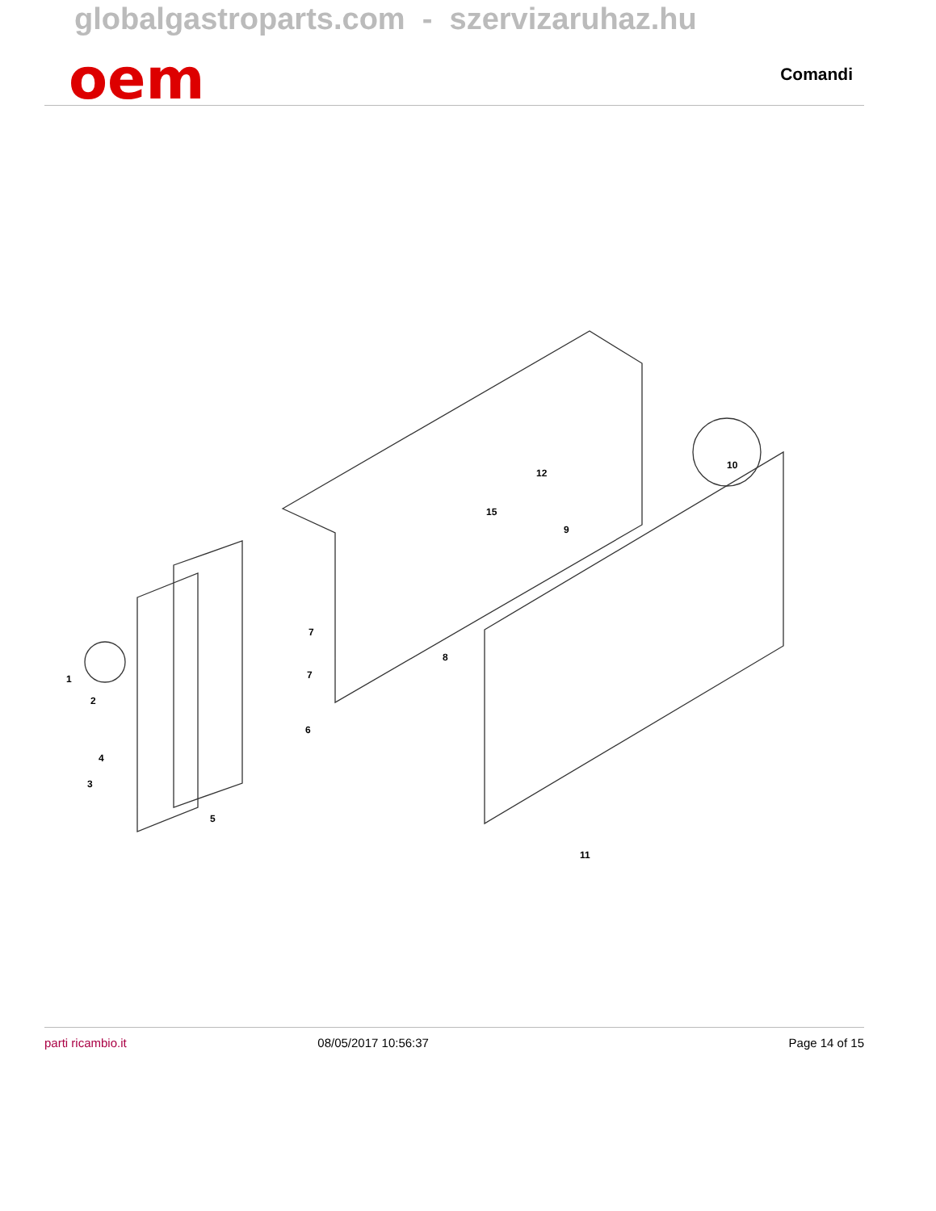globalgastroparts.com - szervizaruhaz.hu
oem Comandi
1
2
3
4
5
6
7
7
8
9
10
11
12
15
parti ricambio.it 08/05/2017 10:56:37 Page 14 of 15